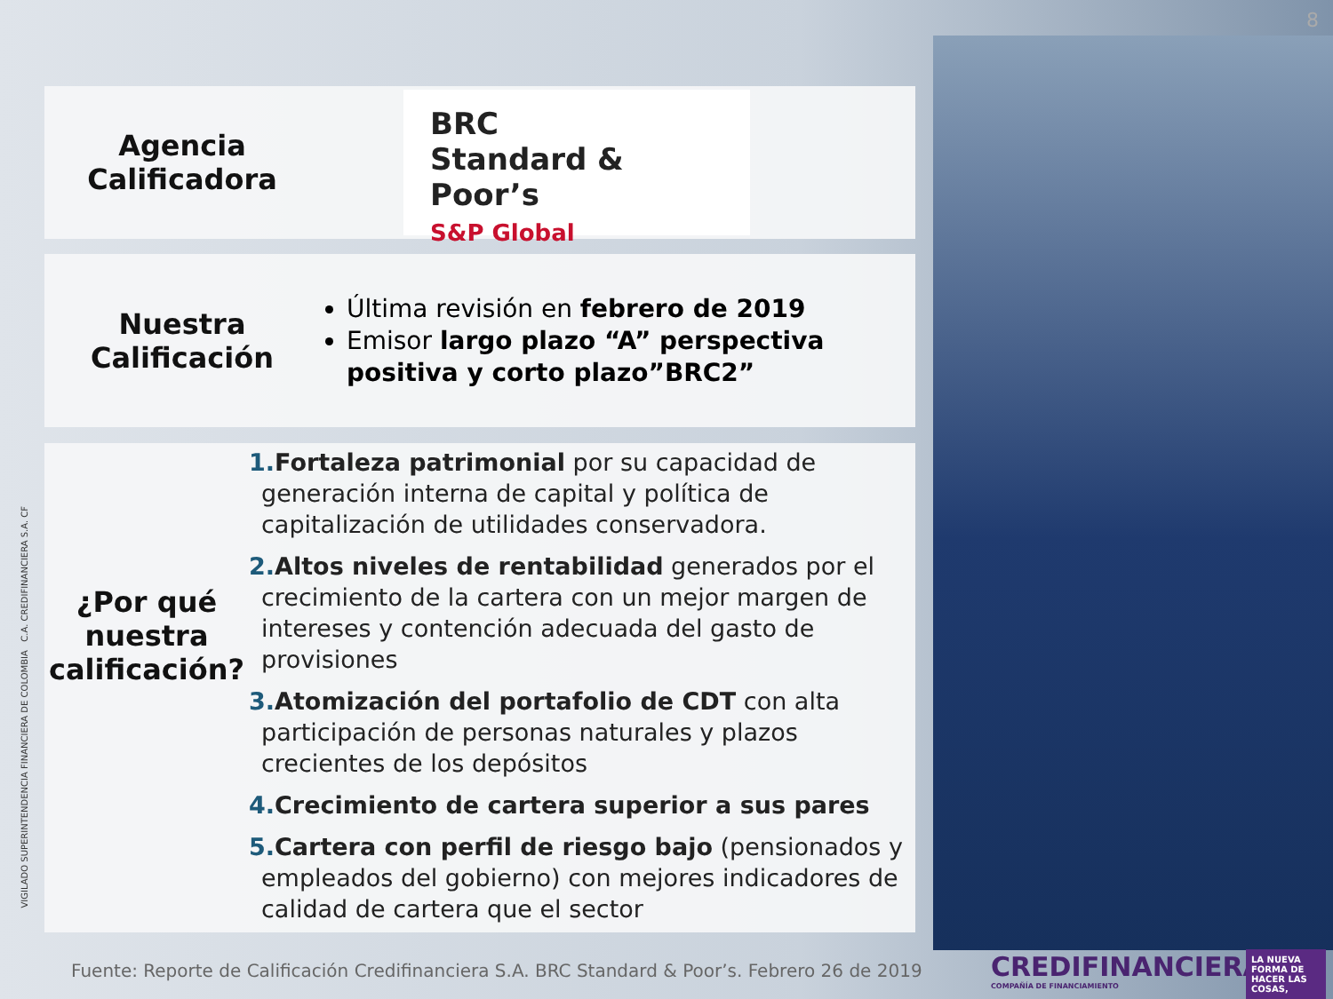8
Agencia
Calificadora
BRC
Standard & Poor’s
S&P Global
Nuestra
Calificación
Última revisión en febrero de 2019
Emisor largo plazo “A” perspectiva positiva y corto plazo”BRC2”
¿Por qué nuestra calificación?
1. Fortaleza patrimonial por su capacidad de generación interna de capital y política de capitalización de utilidades conservadora.
2. Altos niveles de rentabilidad generados por el crecimiento de la cartera con un mejor margen de intereses y contención adecuada del gasto de provisiones
3. Atomización del portafolio de CDT con alta participación de personas naturales y plazos crecientes de los depósitos
4. Crecimiento de cartera superior a sus pares
5. Cartera con perfil de riesgo bajo (pensionados y empleados del gobierno) con mejores indicadores de calidad de cartera que el sector
VIGILADO SUPERINTENDENCIA FINANCIERA DE COLOMBIA C.A. CREDIFINANCIERA S.A. CF
Fuente: Reporte de Calificación Credifinanciera S.A. BRC Standard & Poor’s. Febrero 26 de 2019
CREDIFINANCIERA
COMPAÑÍA DE FINANCIAMIENTO
LA NUEVA FORMA DE HACER LAS COSAS,